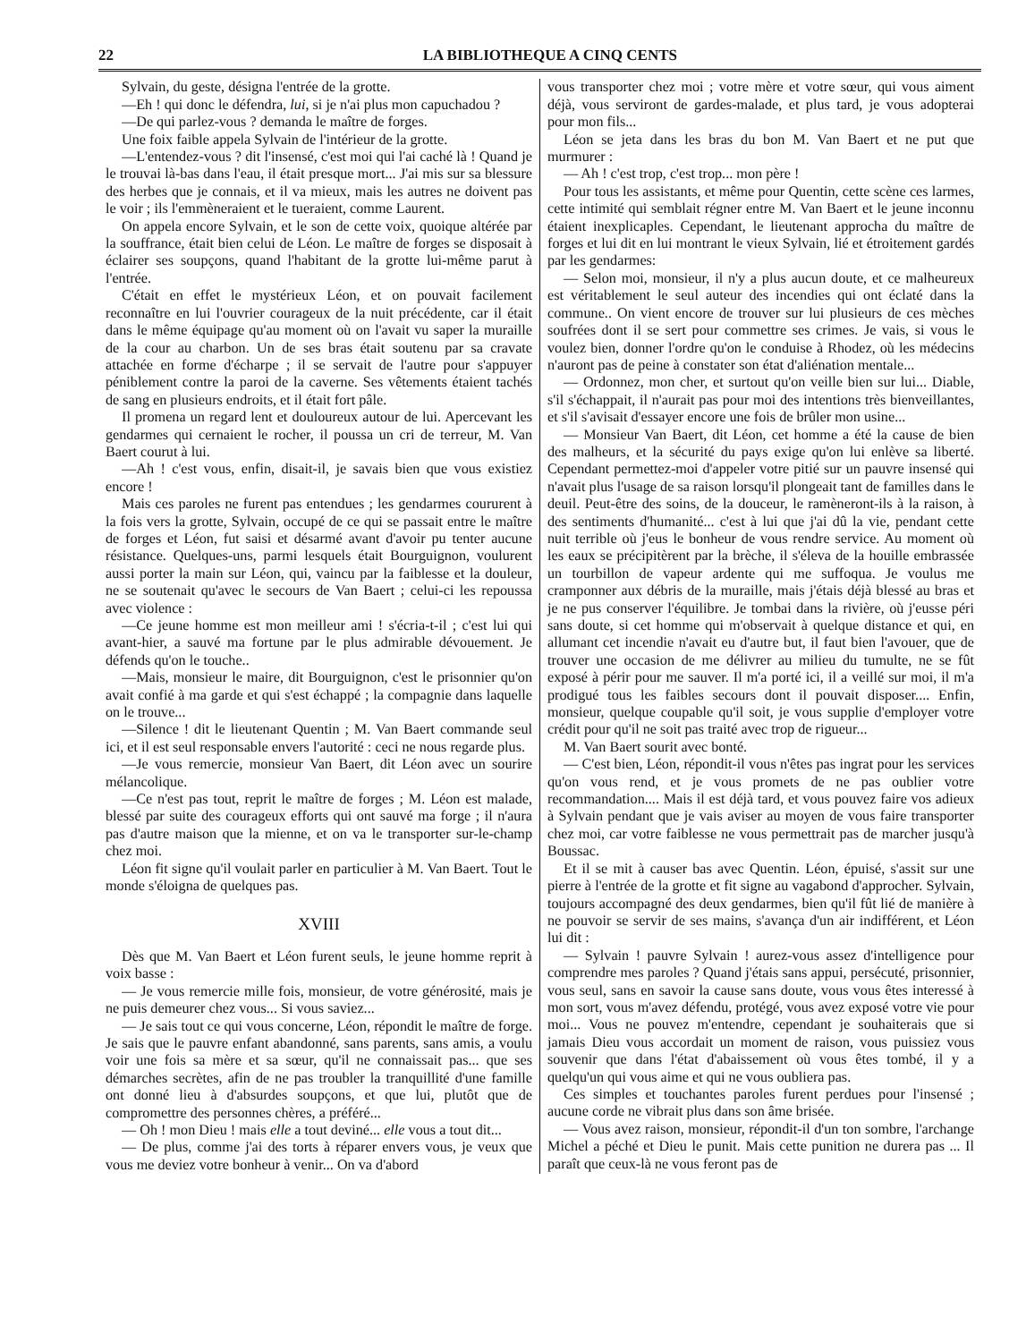22 LA BIBLIOTHEQUE A CINQ CENTS
Sylvain, du geste, désigna l'entrée de la grotte.
—Eh ! qui donc le défendra, lui, si je n'ai plus mon capuchadou ?
—De qui parlez-vous ? demanda le maître de forges.
Une foix faible appela Sylvain de l'intérieur de la grotte.
—L'entendez-vous ? dit l'insensé, c'est moi qui l'ai caché là ! Quand je le trouvai là-bas dans l'eau, il était presque mort... J'ai mis sur sa blessure des herbes que je connais, et il va mieux, mais les autres ne doivent pas le voir ; ils l'emmèneraient et le tueraient, comme Laurent.
On appela encore Sylvain, et le son de cette voix, quoique altérée par la souffrance, était bien celui de Léon. Le maître de forges se disposait à éclairer ses soupçons, quand l'habitant de la grotte lui-même parut à l'entrée.
C'était en effet le mystérieux Léon, et on pouvait facilement reconnaître en lui l'ouvrier courageux de la nuit précédente, car il était dans le même équipage qu'au moment où on l'avait vu saper la muraille de la cour au charbon. Un de ses bras était soutenu par sa cravate attachée en forme d'écharpe ; il se servait de l'autre pour s'appuyer péniblement contre la paroi de la caverne. Ses vêtements étaient tachés de sang en plusieurs endroits, et il était fort pâle.
Il promena un regard lent et douloureux autour de lui. Apercevant les gendarmes qui cernaient le rocher, il poussa un cri de terreur, M. Van Baert courut à lui.
—Ah ! c'est vous, enfin, disait-il, je savais bien que vous existiez encore !
Mais ces paroles ne furent pas entendues ; les gendarmes coururent à la fois vers la grotte, Sylvain, occupé de ce qui se passait entre le maître de forges et Léon, fut saisi et désarmé avant d'avoir pu tenter aucune résistance. Quelques-uns, parmi lesquels était Bourguignon, voulurent aussi porter la main sur Léon, qui, vaincu par la faiblesse et la douleur, ne se soutenait qu'avec le secours de Van Baert ; celui-ci les repoussa avec violence :
—Ce jeune homme est mon meilleur ami ! s'écria-t-il ; c'est lui qui avant-hier, a sauvé ma fortune par le plus admirable dévouement. Je défends qu'on le touche..
—Mais, monsieur le maire, dit Bourguignon, c'est le prisonnier qu'on avait confié à ma garde et qui s'est échappé ; la compagnie dans laquelle on le trouve...
—Silence ! dit le lieutenant Quentin ; M. Van Baert commande seul ici, et il est seul responsable envers l'autorité : ceci ne nous regarde plus.
—Je vous remercie, monsieur Van Baert, dit Léon avec un sourire mélancolique.
—Ce n'est pas tout, reprit le maître de forges ; M. Léon est malade, blessé par suite des courageux efforts qui ont sauvé ma forge ; il n'aura pas d'autre maison que la mienne, et on va le transporter sur-le-champ chez moi.
Léon fit signe qu'il voulait parler en particulier à M. Van Baert. Tout le monde s'éloigna de quelques pas.
XVIII
Dès que M. Van Baert et Léon furent seuls, le jeune homme reprit à voix basse :
— Je vous remercie mille fois, monsieur, de votre générosité, mais je ne puis demeurer chez vous... Si vous saviez...
— Je sais tout ce qui vous concerne, Léon, répondit le maître de forge. Je sais que le pauvre enfant abandonné, sans parents, sans amis, a voulu voir une fois sa mère et sa sœur, qu'il ne connaissait pas... que ses démarches secrètes, afin de ne pas troubler la tranquillité d'une famille ont donné lieu à d'absurdes soupçons, et que lui, plutôt que de compromettre des personnes chères, a préféré...
— Oh ! mon Dieu ! mais elle a tout deviné... elle vous a tout dit...
— De plus, comme j'ai des torts à réparer envers vous, je veux que vous me deviez votre bonheur à venir... On va d'abord
vous transporter chez moi ; votre mère et votre sœur, qui vous aiment déjà, vous serviront de gardes-malade, et plus tard, je vous adopterai pour mon fils...
Léon se jeta dans les bras du bon M. Van Baert et ne put que murmurer :
— Ah ! c'est trop, c'est trop... mon père !
Pour tous les assistants, et même pour Quentin, cette scène ces larmes, cette intimité qui semblait régner entre M. Van Baert et le jeune inconnu étaient inexplicaples. Cependant, le lieutenant approcha du maître de forges et lui dit en lui montrant le vieux Sylvain, lié et étroitement gardés par les gendarmes:
— Selon moi, monsieur, il n'y a plus aucun doute, et ce malheureux est véritablement le seul auteur des incendies qui ont éclaté dans la commune.. On vient encore de trouver sur lui plusieurs de ces mèches soufrées dont il se sert pour commettre ses crimes. Je vais, si vous le voulez bien, donner l'ordre qu'on le conduise à Rhodez, où les médecins n'auront pas de peine à constater son état d'aliénation mentale...
— Ordonnez, mon cher, et surtout qu'on veille bien sur lui... Diable, s'il s'échappait, il n'aurait pas pour moi des intentions très bienveillantes, et s'il s'avisait d'essayer encore une fois de brûler mon usine...
— Monsieur Van Baert, dit Léon, cet homme a été la cause de bien des malheurs, et la sécurité du pays exige qu'on lui enlève sa liberté. Cependant permettez-moi d'appeler votre pitié sur un pauvre insensé qui n'avait plus l'usage de sa raison lorsqu'il plongeait tant de familles dans le deuil. Peut-être des soins, de la douceur, le ramèneront-ils à la raison, à des sentiments d'humanité... c'est à lui que j'ai dû la vie, pendant cette nuit terrible où j'eus le bonheur de vous rendre service. Au moment où les eaux se précipitèrent par la brèche, il s'éleva de la houille embrassée un tourbillon de vapeur ardente qui me suffoqua. Je voulus me cramponner aux débris de la muraille, mais j'étais déjà blessé au bras et je ne pus conserver l'équilibre. Je tombai dans la rivière, où j'eusse péri sans doute, si cet homme qui m'observait à quelque distance et qui, en allumant cet incendie n'avait eu d'autre but, il faut bien l'avouer, que de trouver une occasion de me délivrer au milieu du tumulte, ne se fût exposé à périr pour me sauver. Il m'a porté ici, il a veillé sur moi, il m'a prodigué tous les faibles secours dont il pouvait disposer.... Enfin, monsieur, quelque coupable qu'il soit, je vous supplie d'employer votre crédit pour qu'il ne soit pas traité avec trop de rigueur...
M. Van Baert sourit avec bonté.
— C'est bien, Léon, répondit-il vous n'êtes pas ingrat pour les services qu'on vous rend, et je vous promets de ne pas oublier votre recommandation.... Mais il est déjà tard, et vous pouvez faire vos adieux à Sylvain pendant que je vais aviser au moyen de vous faire transporter chez moi, car votre faiblesse ne vous permettrait pas de marcher jusqu'à Boussac.
Et il se mit à causer bas avec Quentin. Léon, épuisé, s'assit sur une pierre à l'entrée de la grotte et fit signe au vagabond d'approcher. Sylvain, toujours accompagné des deux gendarmes, bien qu'il fût lié de manière à ne pouvoir se servir de ses mains, s'avança d'un air indifférent, et Léon lui dit :
— Sylvain ! pauvre Sylvain ! aurez-vous assez d'intelligence pour comprendre mes paroles ? Quand j'étais sans appui, persécuté, prisonnier, vous seul, sans en savoir la cause sans doute, vous vous êtes interessé à mon sort, vous m'avez défendu, protégé, vous avez exposé votre vie pour moi... Vous ne pouvez m'entendre, cependant je souhaiterais que si jamais Dieu vous accordait un moment de raison, vous puissiez vous souvenir que dans l'état d'abaissement où vous êtes tombé, il y a quelqu'un qui vous aime et qui ne vous oubliera pas.
Ces simples et touchantes paroles furent perdues pour l'insensé ; aucune corde ne vibrait plus dans son âme brisée.
— Vous avez raison, monsieur, répondit-il d'un ton sombre, l'archange Michel a péché et Dieu le punit. Mais cette punition ne durera pas ... Il paraît que ceux-là ne vous feront pas de